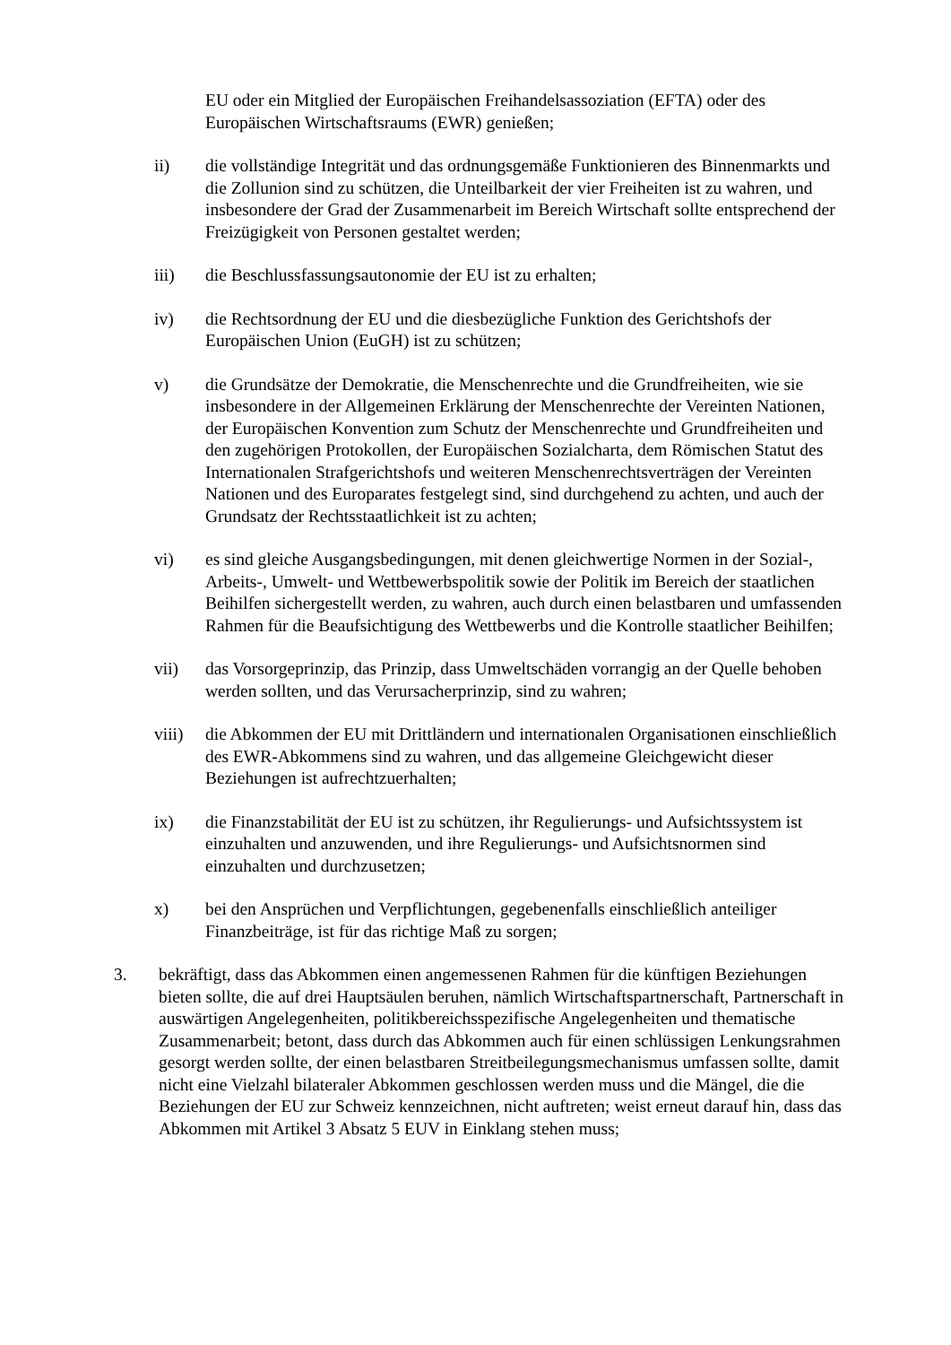EU oder ein Mitglied der Europäischen Freihandelsassoziation (EFTA) oder des Europäischen Wirtschaftsraums (EWR) genießen;
ii) die vollständige Integrität und das ordnungsgemäße Funktionieren des Binnenmarkts und die Zollunion sind zu schützen, die Unteilbarkeit der vier Freiheiten ist zu wahren, und insbesondere der Grad der Zusammenarbeit im Bereich Wirtschaft sollte entsprechend der Freizügigkeit von Personen gestaltet werden;
iii) die Beschlussfassungsautonomie der EU ist zu erhalten;
iv) die Rechtsordnung der EU und die diesbezügliche Funktion des Gerichtshofs der Europäischen Union (EuGH) ist zu schützen;
v) die Grundsätze der Demokratie, die Menschenrechte und die Grundfreiheiten, wie sie insbesondere in der Allgemeinen Erklärung der Menschenrechte der Vereinten Nationen, der Europäischen Konvention zum Schutz der Menschenrechte und Grundfreiheiten und den zugehörigen Protokollen, der Europäischen Sozialcharta, dem Römischen Statut des Internationalen Strafgerichtshofs und weiteren Menschenrechtsverträgen der Vereinten Nationen und des Europarates festgelegt sind, sind durchgehend zu achten, und auch der Grundsatz der Rechtsstaatlichkeit ist zu achten;
vi) es sind gleiche Ausgangsbedingungen, mit denen gleichwertige Normen in der Sozial-, Arbeits-, Umwelt- und Wettbewerbspolitik sowie der Politik im Bereich der staatlichen Beihilfen sichergestellt werden, zu wahren, auch durch einen belastbaren und umfassenden Rahmen für die Beaufsichtigung des Wettbewerbs und die Kontrolle staatlicher Beihilfen;
vii) das Vorsorgeprinzip, das Prinzip, dass Umweltschäden vorrangig an der Quelle behoben werden sollten, und das Verursacherprinzip, sind zu wahren;
viii) die Abkommen der EU mit Drittländern und internationalen Organisationen einschließlich des EWR-Abkommens sind zu wahren, und das allgemeine Gleichgewicht dieser Beziehungen ist aufrechtzuerhalten;
ix) die Finanzstabilität der EU ist zu schützen, ihr Regulierungs- und Aufsichtssystem ist einzuhalten und anzuwenden, und ihre Regulierungs- und Aufsichtsnormen sind einzuhalten und durchzusetzen;
x) bei den Ansprüchen und Verpflichtungen, gegebenenfalls einschließlich anteiliger Finanzbeiträge, ist für das richtige Maß zu sorgen;
3. bekräftigt, dass das Abkommen einen angemessenen Rahmen für die künftigen Beziehungen bieten sollte, die auf drei Hauptsäulen beruhen, nämlich Wirtschaftspartnerschaft, Partnerschaft in auswärtigen Angelegenheiten, politikbereichsspezifische Angelegenheiten und thematische Zusammenarbeit; betont, dass durch das Abkommen auch für einen schlüssigen Lenkungsrahmen gesorgt werden sollte, der einen belastbaren Streitbeilegungsmechanismus umfassen sollte, damit nicht eine Vielzahl bilateraler Abkommen geschlossen werden muss und die Mängel, die die Beziehungen der EU zur Schweiz kennzeichnen, nicht auftreten; weist erneut darauf hin, dass das Abkommen mit Artikel 3 Absatz 5 EUV in Einklang stehen muss;